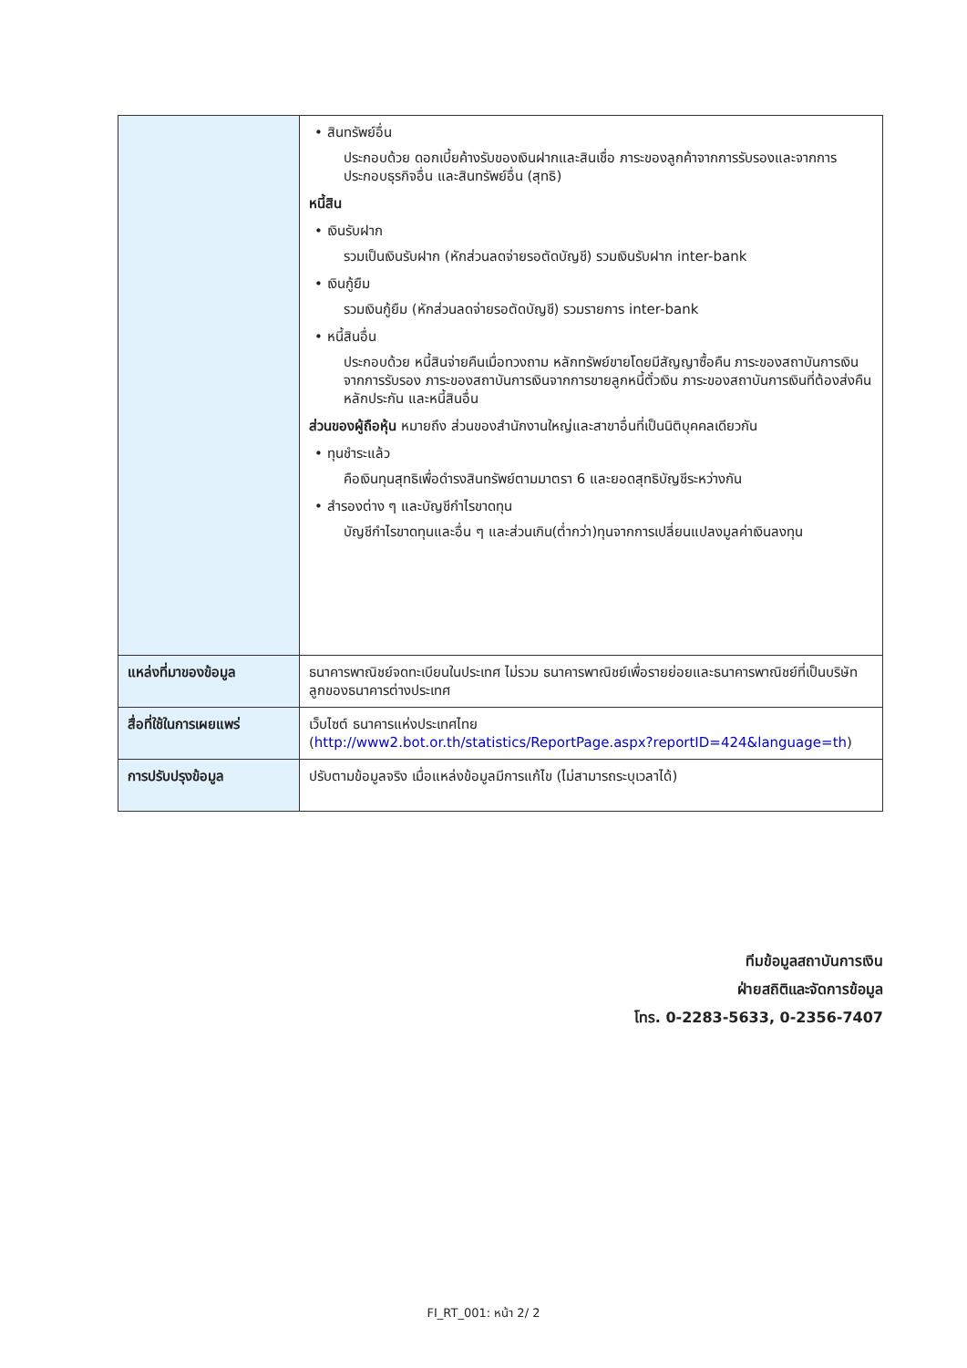| | • สินทรัพย์อื่น ประกอบด้วย ดอกเบี้ยค้างรับของเงินฝากและสินเชื่อ ภาระของลูกค้าจากการรับรองและจากการประกอบธุรกิจอื่น และสินทรัพย์อื่น (สุทธิ) หนี้สิน • เงินรับฝาก รวมเป็นเงินรับฝาก (หักส่วนลดจ่ายรอตัดบัญชี) รวมเงินรับฝาก inter-bank • เงินกู้ยืม รวมเงินกู้ยืม (หักส่วนลดจ่ายรอตัดบัญชี) รวมรายการ inter-bank • หนี้สินอื่น ประกอบด้วย หนี้สินจ่ายคืนเมื่อทวงถาม หลักทรัพย์ขายโดยมีสัญญาซื้อคืน ภาระของสถาบันการเงินจากการรับรอง ภาระของสถาบันการเงินจากการขายลูกหนี้ตั๋วเงิน ภาระของสถาบันการเงินที่ต้องส่งคืนหลักประกัน และหนี้สินอื่น ส่วนของผู้ถือหุ้น หมายถึง ส่วนของสำนักงานใหญ่และสาขาอื่นที่เป็นนิติบุคคลเดียวกัน • ทุนชำระแล้ว คือเงินทุนสุทธิเพื่อดำรงสินทรัพย์ตามมาตรา 6 และยอดสุทธิบัญชีระหว่างกัน • สำรองต่าง ๆ และบัญชีกำไรขาดทุน บัญชีกำไรขาดทุนและอื่น ๆ และส่วนเกิน(ต่ำกว่า)ทุนจากการเปลี่ยนแปลงมูลค่าเงินลงทุน |
| แหล่งที่มาของข้อมูล | ธนาคารพาณิชย์จดทะเบียนในประเทศ ไม่รวม ธนาคารพาณิชย์เพื่อรายย่อยและธนาคารพาณิชย์ที่เป็นบริษัทลูกของธนาคารต่างประเทศ |
| สื่อที่ใช้ในการเผยแพร่ | เว็บไซต์ ธนาคารแห่งประเทศไทย ( http://www2.bot.or.th/statistics/ReportPage.aspx?reportID=424&language=th ) |
| การปรับปรุงข้อมูล | ปรับตามข้อมูลจริง เมื่อแหล่งข้อมูลมีการแก้ไข (ไม่สามารถระบุเวลาได้) |
ทีมข้อมูลสถาบันการเงิน
ฝ่ายสถิติและจัดการข้อมูล
โทร. 0-2283-5633, 0-2356-7407
FI_RT_001: หน้า 2/ 2